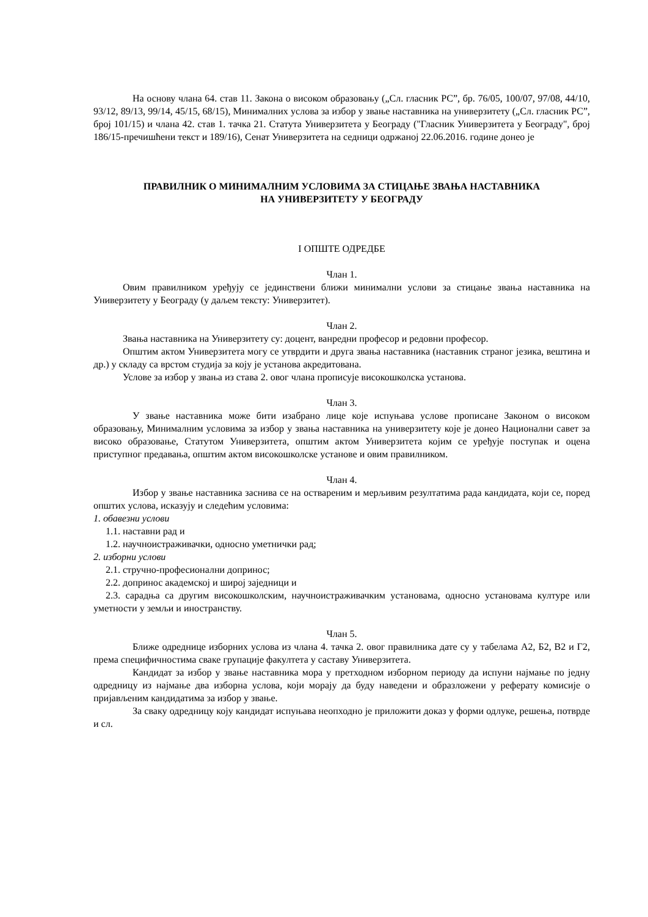На основу члана 64. став 11. Закона о високом образовању („Сл. гласник РС”, бр. 76/05, 100/07, 97/08, 44/10, 93/12, 89/13, 99/14, 45/15, 68/15), Минималних услова за избор у звање наставника на универзитету („Сл. гласник РС”, број 101/15) и члана 42. став 1. тачка 21. Статута Универзитета у Београду ("Гласник Универзитета у Београду", број 186/15-пречишћени текст и 189/16), Сенат Универзитета на седници одржаној 22.06.2016. године донео је
ПРАВИЛНИК О МИНИМАЛНИМ УСЛОВИМА ЗА СТИЦАЊЕ ЗВАЊА НАСТАВНИКА
НА УНИВЕРЗИТЕТУ У БЕОГРАДУ
I ОПШТЕ ОДРЕДБЕ
Члан 1.
Овим правилником уређују се јединствени ближи минимални услови за стицање звања наставника на Универзитету у Београду (у даљем тексту: Универзитет).
Члан 2.
Звања наставника на Универзитету су: доцент, ванредни професор и редовни професор.
Општим актом Универзитета могу се утврдити и друга звања наставника (наставник страног језика, вештина и др.) у складу са врстом студија за коју је установа акредитована.
Услове за избор у звања из става 2. овог члана прописује високошколска установа.
Члан 3.
У звање наставника може бити изабрано лице које испуњава услове прописане Законом о високом образовању, Минималним условима за избор у звања наставника на универзитету које је донео Национални савет за високо образовање, Статутом Универзитета, општим актом Универзитета којим се уређује поступак и оцена приступног предавања, општим актом високошколске установе и овим правилником.
Члан 4.
Избор у звање наставника заснива се на оствареним и мерљивим резултатима рада кандидата, који се, поред општих услова, исказују и следећим условима:
1. обавезни услови
1.1. наставни рад и
1.2. научноистраживачки, односно уметнички рад;
2. изборни услови
2.1. стручно-професионални допринос;
2.2. допринос академској и широј заједници и
2.3. сарадња са другим високошколским, научноистраживачким установама, односно установама културе или уметности у земљи и иностранству.
Члан 5.
Ближе одреднице изборних услова из члана 4. тачка 2. овог правилника дате су у табелама А2, Б2, В2 и Г2, према специфичностима сваке групације факултета у саставу Универзитета.
Кандидат за избор у звање наставника мора у претходном изборном периоду да испуни најмање по једну одредницу из најмање два изборна услова, који морају да буду наведени и образложени у реферату комисије о пријављеним кандидатима за избор у звање.
За сваку одредницу коју кандидат испуњава неопходно је приложити доказ у форми одлуке, решења, потврде и сл.